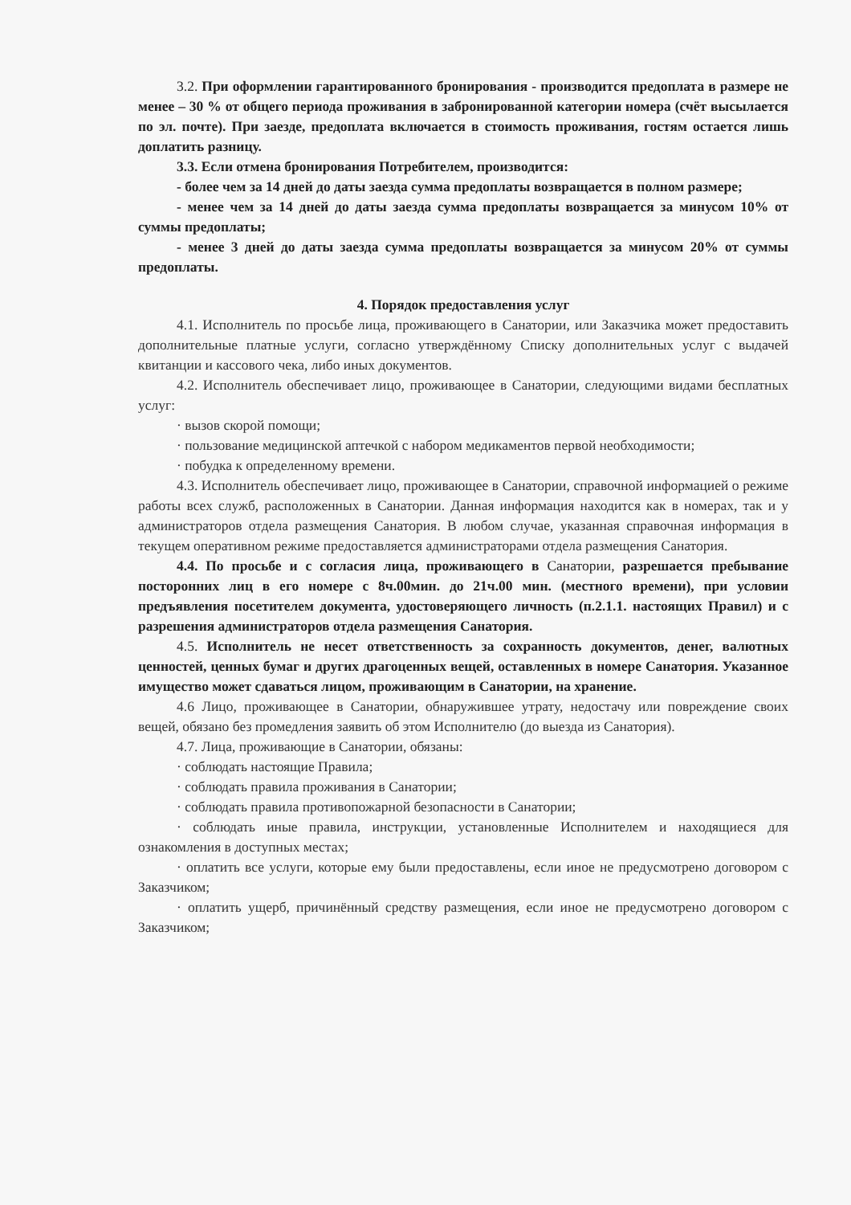3.2. При оформлении гарантированного бронирования - производится предоплата в размере не менее – 30 % от общего периода проживания в забронированной категории номера (счёт высылается по эл. почте). При заезде, предоплата включается в стоимость проживания, гостям остается лишь доплатить разницу.
3.3. Если отмена бронирования Потребителем, производится:
- более чем за 14 дней до даты заезда сумма предоплаты возвращается в полном размере;
- менее чем за 14 дней до даты заезда сумма предоплаты возвращается за минусом 10% от суммы предоплаты;
- менее 3 дней до даты заезда сумма предоплаты возвращается за минусом 20% от суммы предоплаты.
4. Порядок предоставления услуг
4.1. Исполнитель по просьбе лица, проживающего в Санатории, или Заказчика может предоставить дополнительные платные услуги, согласно утверждённому Списку дополнительных услуг с выдачей квитанции и кассового чека, либо иных документов.
4.2. Исполнитель обеспечивает лицо, проживающее в Санатории, следующими видами бесплатных услуг:
· вызов скорой помощи;
· пользование медицинской аптечкой с набором медикаментов первой необходимости;
· побудка к определенному времени.
4.3. Исполнитель обеспечивает лицо, проживающее в Санатории, справочной информацией о режиме работы всех служб, расположенных в Санатории. Данная информация находится как в номерах, так и у администраторов отдела размещения Санатория. В любом случае, указанная справочная информация в текущем оперативном режиме предоставляется администраторами отдела размещения Санатория.
4.4. По просьбе и с согласия лица, проживающего в Санатории, разрешается пребывание посторонних лиц в его номере с 8ч.00мин. до 21ч.00 мин. (местного времени), при условии предъявления посетителем документа, удостоверяющего личность (п.2.1.1. настоящих Правил) и с разрешения администраторов отдела размещения Санатория.
4.5. Исполнитель не несет ответственность за сохранность документов, денег, валютных ценностей, ценных бумаг и других драгоценных вещей, оставленных в номере Санатория. Указанное имущество может сдаваться лицом, проживающим в Санатории, на хранение.
4.6 Лицо, проживающее в Санатории, обнаружившее утрату, недостачу или повреждение своих вещей, обязано без промедления заявить об этом Исполнителю (до выезда из Санатория).
4.7. Лица, проживающие в Санатории, обязаны:
· соблюдать настоящие Правила;
· соблюдать правила проживания в Санатории;
· соблюдать правила противопожарной безопасности в Санатории;
· соблюдать иные правила, инструкции, установленные Исполнителем и находящиеся для ознакомления в доступных местах;
· оплатить все услуги, которые ему были предоставлены, если иное не предусмотрено договором с Заказчиком;
· оплатить ущерб, причинённый средству размещения, если иное не предусмотрено договором с Заказчиком;